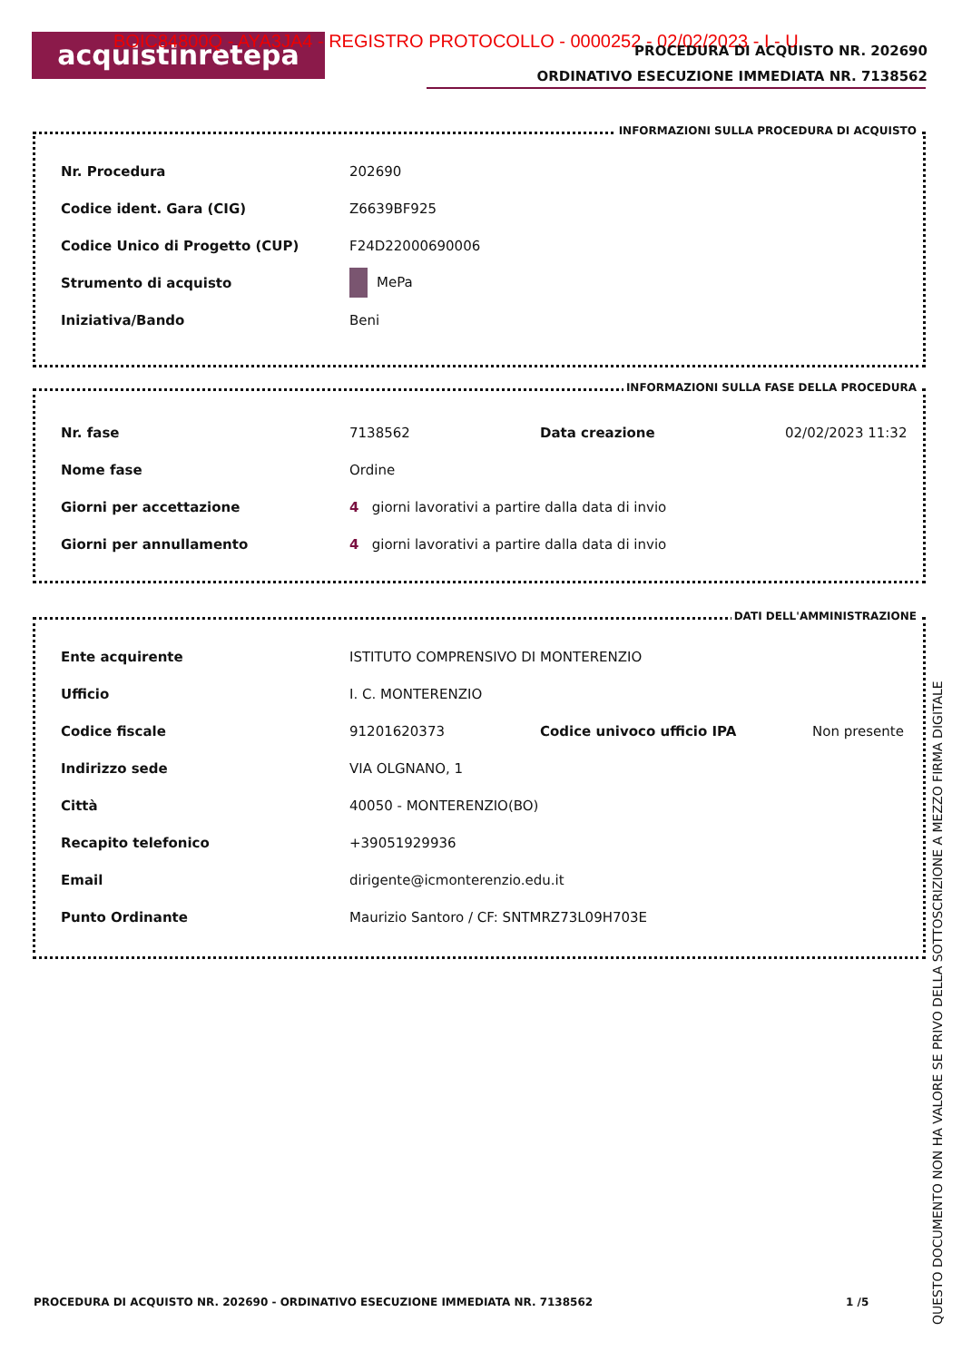acquistinretepa
BOIC84800Q - AYA3JA4 - REGISTRO PROTOCOLLO - 0000252 - 02/02/2023 - I - U
PROCEDURA DI ACQUISTO NR. 202690
ORDINATIVO ESECUZIONE IMMEDIATA NR. 7138562
INFORMAZIONI SULLA PROCEDURA DI ACQUISTO
| Nr. Procedura | 202690 |
| Codice ident. Gara (CIG) | Z6639BF925 |
| Codice Unico di Progetto (CUP) | F24D22000690006 |
| Strumento di acquisto | MePa |
| Iniziativa/Bando | Beni |
INFORMAZIONI SULLA FASE DELLA PROCEDURA
| Nr. fase | 7138562 | Data creazione | 02/02/2023 11:32 |
| Nome fase | Ordine | | |
| Giorni per accettazione | 4 giorni lavorativi a partire dalla data di invio | | |
| Giorni per annullamento | 4 giorni lavorativi a partire dalla data di invio | | |
DATI DELL'AMMINISTRAZIONE
| Ente acquirente | ISTITUTO COMPRENSIVO DI MONTERENZIO | | |
| Ufficio | I. C. MONTERENZIO | | |
| Codice fiscale | 91201620373 | Codice univoco ufficio IPA | Non presente |
| Indirizzo sede | VIA OLGNANO, 1 | | |
| Città | 40050 - MONTERENZIO(BO) | | |
| Recapito telefonico | +39051929936 | | |
| Email | dirigente@icmonterenzio.edu.it | | |
| Punto Ordinante | Maurizio Santoro / CF: SNTMRZ73L09H703E | | |
PROCEDURA DI ACQUISTO NR. 202690 - ORDINATIVO ESECUZIONE IMMEDIATA NR. 7138562
1 /5
QUESTO DOCUMENTO NON HA VALORE SE PRIVO DELLA SOTTOSCRIZIONE A MEZZO FIRMA DIGITALE